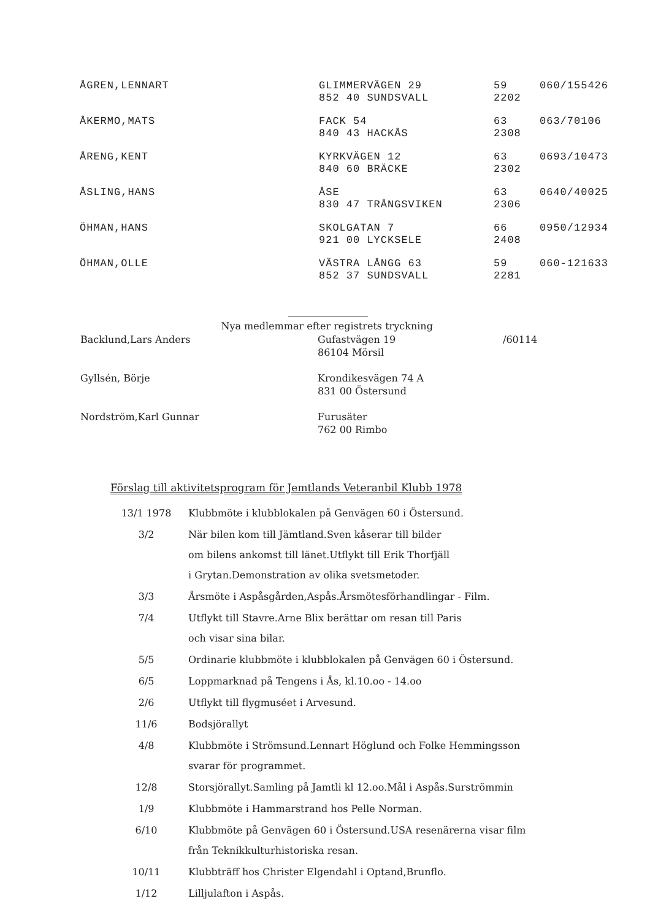| ÅGREN,LENNART | GLIMMERVÄGEN 29 852 40 SUNDSVALL | 59 2202 | 060/155426 |
| ÅKERMO,MATS | FACK 54 840 43 HACKÅS | 63 2308 | 063/70106 |
| ÅRENG,KENT | KYRKVÄGEN 12 840 60 BRÄCKE | 63 2302 | 0693/10473 |
| ÅSLING,HANS | ÅSE 830 47 TRÅNGSVIKEN | 63 2306 | 0640/40025 |
| ÖHMAN,HANS | SKOLGATAN 7 921 00 LYCKSELE | 66 2408 | 0950/12934 |
| ÖHMAN,OLLE | VÄSTRA LÅNGG 63 852 37 SUNDSVALL | 59 2281 | 060-121633 |
| Nya medlemmar efter registrets tryckning | | |
| Backlund,Lars Anders | Gufastvägen 19 86104 Mörsil | /60114 |
| Gyllsén, Börje | Krondikesvägen 74 A 831 00 Östersund | |
| Nordström,Karl Gunnar | Furusäter 762 00 Rimbo | |
Förslag till aktivitetsprogram för Jemtlands Veteranbil Klubb 1978
| 13/1 1978 | Klubbmöte i klubblokalen på Genvägen 60 i Östersund. |
| 3/2 | När bilen kom till Jämtland.Sven kåserar till bilder om bilens ankomst till länet.Utflykt till Erik Thorfjäll i Grytan.Demonstration av olika svetsmetoder. |
| 3/3 | Årsmöte i Aspåsgården,Aspås.Årsmötesförhandlingar - Film. |
| 7/4 | Utflykt till Stavre.Arne Blix berättar om resan till Paris och visar sina bilar. |
| 5/5 | Ordinarie klubbmöte i klubblokalen på Genvägen 60 i Östersund. |
| 6/5 | Loppmarknad på Tengens i Ås, kl.10.oo - 14.oo |
| 2/6 | Utflykt till flygmuséet i Arvesund. |
| 11/6 | Bodsjörallyt |
| 4/8 | Klubbmöte i Strömsund.Lennart Höglund och Folke Hemmingsson svarar för programmet. |
| 12/8 | Storsjörallyt.Samling på Jamtli kl 12.oo.Mål i Aspås.Surströmmin |
| 1/9 | Klubbmöte i Hammarstrand hos Pelle Norman. |
| 6/10 | Klubbmöte på Genvägen 60 i Östersund.USA resenärerna visar film från Teknikkulturhistoriska resan. |
| 10/11 | Klubbträff hos Christer Elgendahl i Optand,Brunflo. |
| 1/12 | Lilljulafton i Aspås. |